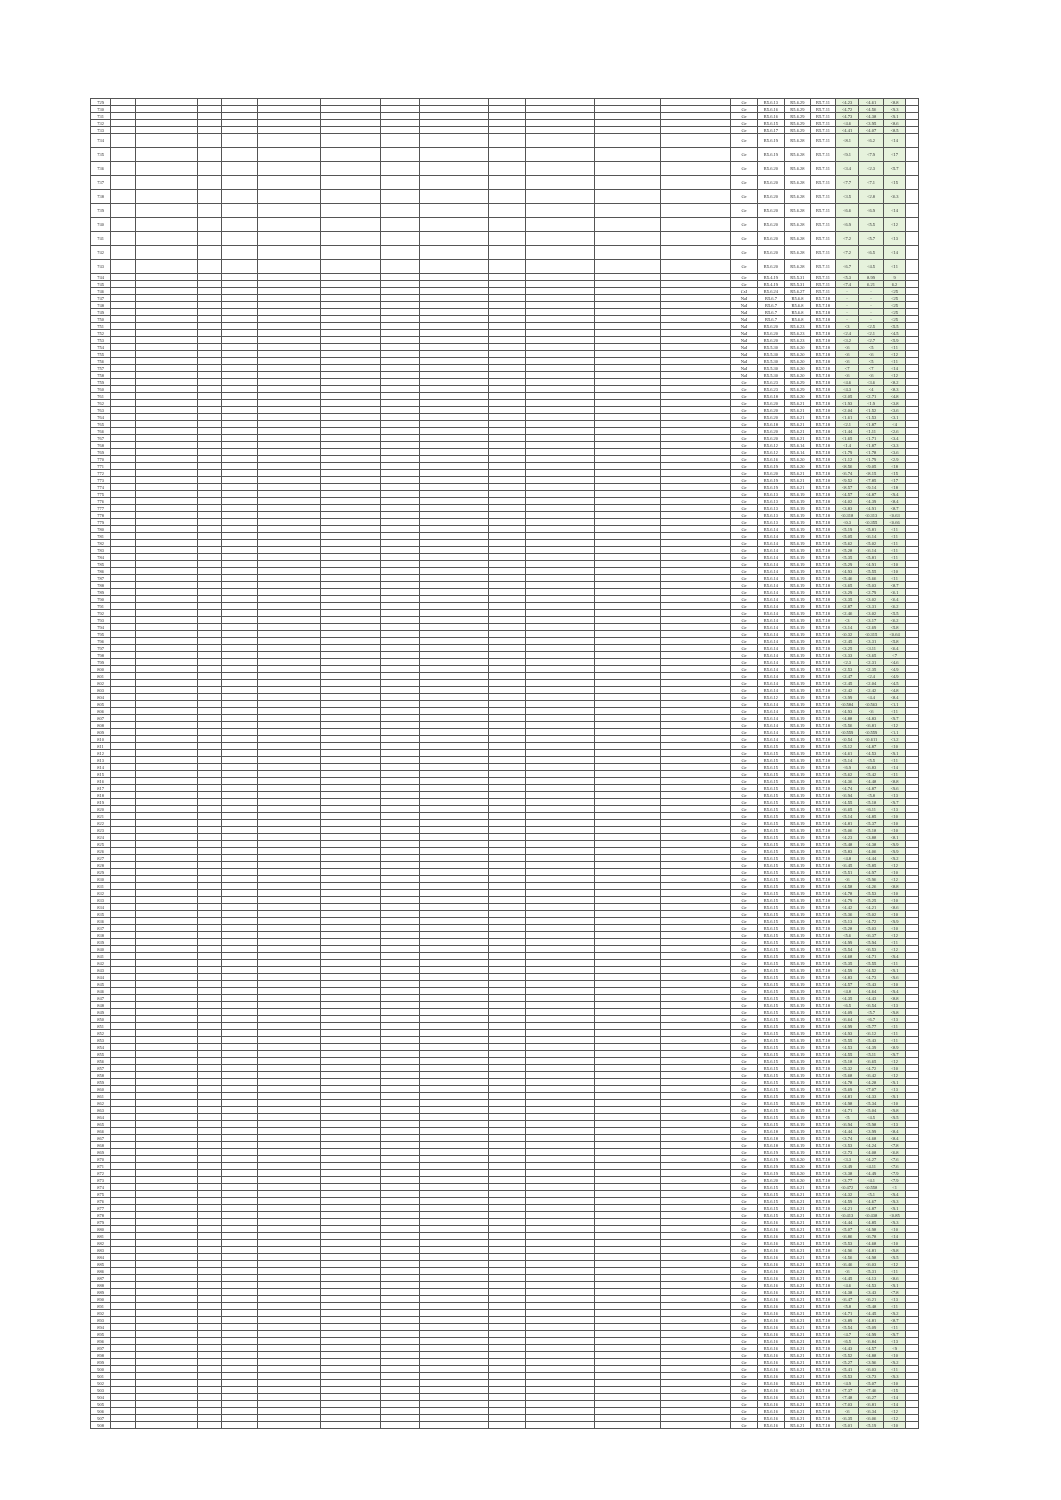| 729 | | | | | | | | | | | | | Ge | R5.6.13 | R5.6.29 | R5.7.11 | <4.23 | <4.61 | <8.8 | |
| 730 | | | | | | | | | | | | | Ge | R5.6.16 | R5.6.29 | R5.7.11 | <4.72 | <4.56 | <9.3 | |
| 731 | | | | | | | | | | | | | Ge | R5.6.16 | R5.6.29 | R5.7.11 | <4.73 | <4.38 | <9.1 | |
| 732 | | | | | | | | | | | | | Ge | R5.6.15 | R5.6.29 | R5.7.11 | <4.6 | <3.95 | <8.6 | |
| 733 | | | | | | | | | | | | | Ge | R5.6.17 | R5.6.29 | R5.7.11 | <4.41 | <4.07 | <8.5 | |
| 734 | | | | | | | | | | | | | Ge | R5.6.19 | R5.6.28 | R5.7.11 | <8.1 | <6.2 | <14 | |
| 735 | | | | | | | | | | | | | Ge | R5.6.19 | R5.6.28 | R5.7.11 | <9.1 | <7.9 | <17 | |
| 736 | | | | | | | | | | | | | Ge | R5.6.20 | R5.6.28 | R5.7.11 | <3.4 | <2.3 | <5.7 | |
| 737 | | | | | | | | | | | | | Ge | R5.6.20 | R5.6.28 | R5.7.11 | <7.7 | <7.1 | <15 | |
| 738 | | | | | | | | | | | | | Ge | R5.6.20 | R5.6.28 | R5.7.11 | <3.5 | <2.8 | <6.3 | |
| 739 | | | | | | | | | | | | | Ge | R5.6.20 | R5.6.28 | R5.7.11 | <6.6 | <6.9 | <14 | |
| 740 | | | | | | | | | | | | | Ge | R5.6.20 | R5.6.28 | R5.7.11 | <6.9 | <5.5 | <12 | |
| 741 | | | | | | | | | | | | | Ge | R5.6.20 | R5.6.28 | R5.7.11 | <7.2 | <5.7 | <13 | |
| 742 | | | | | | | | | | | | | Ge | R5.6.20 | R5.6.28 | R5.7.11 | <7.2 | <6.5 | <14 | |
| 743 | | | | | | | | | | | | | Ge | R5.6.20 | R5.6.28 | R5.7.11 | <6.7 | <4.5 | <11 | |
| 744 | | | | | | | | | | | | | Ge | R5.4.19 | R5.5.31 | R5.7.11 | <5.3 | 8.99 | 9 | |
| 745 | | | | | | | | | | | | | Ge | R5.4.19 | R5.5.31 | R5.7.11 | <7.4 | 6.21 | 6.2 | |
| 746 | | | | | | | | | | | | | CsI | R5.6.24 | R5.6.27 | R5.7.11 | - | - | <25 | |
| 747 | | | | | | | | | | | | | NaI | R5.6.7 | R5.6.8 | R5.7.18 | - | - | <25 | |
| 748 | | | | | | | | | | | | | NaI | R5.6.7 | R5.6.8 | R5.7.18 | - | - | <25 | |
| 749 | | | | | | | | | | | | | NaI | R5.6.7 | R5.6.8 | R5.7.18 | - | - | <25 | |
| 750 | | | | | | | | | | | | | NaI | R5.6.7 | R5.6.8 | R5.7.18 | - | - | <25 | |
| 751 | | | | | | | | | | | | | NaI | R5.6.20 | R5.6.23 | R5.7.18 | <3 | <2.5 | <5.5 | |
| 752 | | | | | | | | | | | | | NaI | R5.6.20 | R5.6.23 | R5.7.18 | <2.4 | <2.1 | <4.5 | |
| 753 | | | | | | | | | | | | | NaI | R5.6.20 | R5.6.23 | R5.7.18 | <3.2 | <2.7 | <5.9 | |
| 754 | | | | | | | | | | | | | NaI | R5.5.30 | R5.6.20 | R5.7.18 | <6 | <5 | <11 | |
| 755 | | | | | | | | | | | | | NaI | R5.5.30 | R5.6.20 | R5.7.18 | <6 | <6 | <12 | |
| 756 | | | | | | | | | | | | | NaI | R5.5.30 | R5.6.20 | R5.7.18 | <6 | <5 | <11 | |
| 757 | | | | | | | | | | | | | NaI | R5.5.30 | R5.6.20 | R5.7.18 | <7 | <7 | <14 | |
| 758 | | | | | | | | | | | | | NaI | R5.5.30 | R5.6.20 | R5.7.18 | <6 | <6 | <12 | |
| 759 | | | | | | | | | | | | | Ge | R5.6.23 | R5.6.29 | R5.7.18 | <4.6 | <3.6 | <8.2 | |
| 760 | | | | | | | | | | | | | Ge | R5.6.23 | R5.6.29 | R5.7.18 | <4.3 | <4 | <8.3 | |
| 761 | | | | | | | | | | | | | Ge | R5.6.18 | R5.6.20 | R5.7.18 | <2.05 | <2.71 | <4.8 | |
| 762 | | | | | | | | | | | | | Ge | R5.6.20 | R5.6.21 | R5.7.18 | <1.93 | <1.9 | <3.8 | |
| 763 | | | | | | | | | | | | | Ge | R5.6.20 | R5.6.21 | R5.7.18 | <2.04 | <1.52 | <3.6 | |
| 764 | | | | | | | | | | | | | Ge | R5.6.20 | R5.6.21 | R5.7.18 | <1.61 | <1.53 | <3.1 | |
| 765 | | | | | | | | | | | | | Ge | R5.6.18 | R5.6.21 | R5.7.18 | <2.1 | <1.87 | <4 | |
| 766 | | | | | | | | | | | | | Ge | R5.6.20 | R5.6.21 | R5.7.18 | <1.44 | <1.11 | <2.6 | |
| 767 | | | | | | | | | | | | | Ge | R5.6.20 | R5.6.21 | R5.7.18 | <1.65 | <1.71 | <3.4 | |
| 768 | | | | | | | | | | | | | Ge | R5.6.12 | R5.6.14 | R5.7.18 | <1.4 | <1.87 | <3.3 | |
| 769 | | | | | | | | | | | | | Ge | R5.6.12 | R5.6.14 | R5.7.18 | <1.79 | <1.78 | <3.6 | |
| 770 | | | | | | | | | | | | | Ge | R5.6.16 | R5.6.20 | R5.7.18 | <1.12 | <1.79 | <2.9 | |
| 771 | | | | | | | | | | | | | Ge | R5.6.19 | R5.6.20 | R5.7.18 | <8.56 | <9.05 | <18 | |
| 772 | | | | | | | | | | | | | Ge | R5.6.20 | R5.6.21 | R5.7.18 | <6.74 | <8.15 | <15 | |
| 773 | | | | | | | | | | | | | Ge | R5.6.19 | R5.6.21 | R5.7.18 | <9.52 | <7.85 | <17 | |
| 774 | | | | | | | | | | | | | Ge | R5.6.19 | R5.6.21 | R5.7.18 | <8.57 | <9.14 | <18 | |
| 775 | | | | | | | | | | | | | Ge | R5.6.13 | R5.6.19 | R5.7.18 | <4.57 | <4.87 | <9.4 | |
| 776 | | | | | | | | | | | | | Ge | R5.6.13 | R5.6.19 | R5.7.18 | <4.02 | <4.39 | <8.4 | |
| 777 | | | | | | | | | | | | | Ge | R5.6.13 | R5.6.19 | R5.7.18 | <3.83 | <4.91 | <8.7 | |
| 778 | | | | | | | | | | | | | Ge | R5.6.13 | R5.6.19 | R5.7.18 | <0.318 | <0.313 | <0.63 | |
| 779 | | | | | | | | | | | | | Ge | R5.6.13 | R5.6.19 | R5.7.18 | <0.3 | <0.355 | <0.66 | |
| 780 | | | | | | | | | | | | | Ge | R5.6.14 | R5.6.19 | R5.7.18 | <5.19 | <5.81 | <11 | |
| 781 | | | | | | | | | | | | | Ge | R5.6.14 | R5.6.19 | R5.7.18 | <5.05 | <6.14 | <11 | |
| 782 | | | | | | | | | | | | | Ge | R5.6.14 | R5.6.19 | R5.7.18 | <5.62 | <5.02 | <11 | |
| 783 | | | | | | | | | | | | | Ge | R5.6.14 | R5.6.19 | R5.7.18 | <5.28 | <6.14 | <11 | |
| 784 | | | | | | | | | | | | | Ge | R5.6.14 | R5.6.19 | R5.7.18 | <5.35 | <5.81 | <11 | |
| 785 | | | | | | | | | | | | | Ge | R5.6.14 | R5.6.19 | R5.7.18 | <5.29 | <4.91 | <10 | |
| 786 | | | | | | | | | | | | | Ge | R5.6.14 | R5.6.19 | R5.7.18 | <4.93 | <5.55 | <10 | |
| 787 | | | | | | | | | | | | | Ge | R5.6.14 | R5.6.19 | R5.7.18 | <5.46 | <5.66 | <11 | |
| 788 | | | | | | | | | | | | | Ge | R5.6.14 | R5.6.19 | R5.7.18 | <3.65 | <5.03 | <8.7 | |
| 789 | | | | | | | | | | | | | Ge | R5.6.14 | R5.6.19 | R5.7.18 | <3.29 | <2.79 | <6.1 | |
| 790 | | | | | | | | | | | | | Ge | R5.6.14 | R5.6.19 | R5.7.18 | <3.35 | <3.02 | <6.4 | |
| 791 | | | | | | | | | | | | | Ge | R5.6.14 | R5.6.19 | R5.7.18 | <2.87 | <3.31 | <6.2 | |
| 792 | | | | | | | | | | | | | Ge | R5.6.14 | R5.6.19 | R5.7.18 | <2.46 | <3.02 | <5.5 | |
| 793 | | | | | | | | | | | | | Ge | R5.6.14 | R5.6.19 | R5.7.18 | <3 | <3.17 | <6.2 | |
| 794 | | | | | | | | | | | | | Ge | R5.6.14 | R5.6.19 | R5.7.18 | <3.14 | <2.69 | <5.8 | |
| 795 | | | | | | | | | | | | | Ge | R5.6.14 | R5.6.19 | R5.7.18 | <0.32 | <0.315 | <0.64 | |
| 796 | | | | | | | | | | | | | Ge | R5.6.14 | R5.6.19 | R5.7.18 | <2.45 | <3.31 | <5.8 | |
| 797 | | | | | | | | | | | | | Ge | R5.6.14 | R5.6.19 | R5.7.18 | <3.25 | <3.11 | <6.4 | |
| 798 | | | | | | | | | | | | | Ge | R5.6.14 | R5.6.19 | R5.7.18 | <3.33 | <3.65 | <7 | |
| 799 | | | | | | | | | | | | | Ge | R5.6.14 | R5.6.19 | R5.7.18 | <2.3 | <2.31 | <4.6 | |
| 800 | | | | | | | | | | | | | Ge | R5.6.14 | R5.6.19 | R5.7.18 | <2.53 | <2.35 | <4.9 | |
| 801 | | | | | | | | | | | | | Ge | R5.6.14 | R5.6.19 | R5.7.18 | <2.47 | <2.4 | <4.9 | |
| 802 | | | | | | | | | | | | | Ge | R5.6.14 | R5.6.19 | R5.7.18 | <2.45 | <2.04 | <4.5 | |
| 803 | | | | | | | | | | | | | Ge | R5.6.14 | R5.6.19 | R5.7.18 | <2.42 | <2.42 | <4.8 | |
| 804 | | | | | | | | | | | | | Ge | R5.6.12 | R5.6.19 | R5.7.18 | <3.99 | <4.4 | <8.4 | |
| 805 | | | | | | | | | | | | | Ge | R5.6.14 | R5.6.19 | R5.7.18 | <0.584 | <0.563 | <1.1 | |
| 806 | | | | | | | | | | | | | Ge | R5.6.14 | R5.6.19 | R5.7.18 | <4.93 | <6 | <11 | |
| 807 | | | | | | | | | | | | | Ge | R5.6.14 | R5.6.19 | R5.7.18 | <4.88 | <4.83 | <9.7 | |
| 808 | | | | | | | | | | | | | Ge | R5.6.14 | R5.6.19 | R5.7.18 | <5.56 | <6.81 | <12 | |
| 809 | | | | | | | | | | | | | Ge | R5.6.14 | R5.6.19 | R5.7.18 | <0.559 | <0.559 | <1.1 | |
| 810 | | | | | | | | | | | | | Ge | R5.6.14 | R5.6.19 | R5.7.18 | <0.54 | <0.611 | <1.2 | |
| 811 | | | | | | | | | | | | | Ge | R5.6.15 | R5.6.19 | R5.7.18 | <5.12 | <4.87 | <10 | |
| 812 | | | | | | | | | | | | | Ge | R5.6.15 | R5.6.19 | R5.7.18 | <4.61 | <4.53 | <9.1 | |
| 813 | | | | | | | | | | | | | Ge | R5.6.15 | R5.6.19 | R5.7.18 | <5.14 | <5.5 | <11 | |
| 814 | | | | | | | | | | | | | Ge | R5.6.15 | R5.6.19 | R5.7.18 | <6.9 | <6.83 | <14 | |
| 815 | | | | | | | | | | | | | Ge | R5.6.15 | R5.6.19 | R5.7.18 | <5.62 | <5.42 | <11 | |
| 816 | | | | | | | | | | | | | Ge | R5.6.15 | R5.6.19 | R5.7.18 | <4.36 | <4.48 | <8.8 | |
| 817 | | | | | | | | | | | | | Ge | R5.6.15 | R5.6.19 | R5.7.18 | <4.74 | <4.87 | <9.6 | |
| 818 | | | | | | | | | | | | | Ge | R5.6.15 | R5.6.19 | R5.7.18 | <6.94 | <5.8 | <13 | |
| 819 | | | | | | | | | | | | | Ge | R5.6.15 | R5.6.19 | R5.7.18 | <4.55 | <5.18 | <9.7 | |
| 820 | | | | | | | | | | | | | Ge | R5.6.15 | R5.6.19 | R5.7.18 | <6.65 | <6.11 | <13 | |
| 821 | | | | | | | | | | | | | Ge | R5.6.15 | R5.6.19 | R5.7.18 | <5.14 | <4.85 | <10 | |
| 822 | | | | | | | | | | | | | Ge | R5.6.15 | R5.6.19 | R5.7.18 | <4.81 | <5.37 | <10 | |
| 823 | | | | | | | | | | | | | Ge | R5.6.15 | R5.6.19 | R5.7.18 | <5.06 | <5.18 | <10 | |
| 824 | | | | | | | | | | | | | Ge | R5.6.15 | R5.6.19 | R5.7.18 | <4.23 | <3.88 | <8.1 | |
| 825 | | | | | | | | | | | | | Ge | R5.6.15 | R5.6.19 | R5.7.18 | <5.48 | <4.38 | <9.9 | |
| 826 | | | | | | | | | | | | | Ge | R5.6.15 | R5.6.19 | R5.7.18 | <5.83 | <4.06 | <9.9 | |
| 827 | | | | | | | | | | | | | Ge | R5.6.15 | R5.6.19 | R5.7.18 | <4.8 | <4.44 | <9.2 | |
| 828 | | | | | | | | | | | | | Ge | R5.6.15 | R5.6.19 | R5.7.18 | <6.45 | <5.85 | <12 | |
| 829 | | | | | | | | | | | | | Ge | R5.6.15 | R5.6.19 | R5.7.18 | <5.51 | <4.97 | <10 | |
| 830 | | | | | | | | | | | | | Ge | R5.6.15 | R5.6.19 | R5.7.18 | <6 | <5.96 | <12 | |
| 831 | | | | | | | | | | | | | Ge | R5.6.15 | R5.6.19 | R5.7.18 | <4.58 | <4.26 | <8.8 | |
| 832 | | | | | | | | | | | | | Ge | R5.6.15 | R5.6.19 | R5.7.18 | <4.78 | <5.53 | <10 | |
| 833 | | | | | | | | | | | | | Ge | R5.6.15 | R5.6.19 | R5.7.18 | <4.79 | <5.25 | <10 | |
| 834 | | | | | | | | | | | | | Ge | R5.6.15 | R5.6.19 | R5.7.18 | <4.42 | <4.21 | <8.6 | |
| 835 | | | | | | | | | | | | | Ge | R5.6.15 | R5.6.19 | R5.7.18 | <5.36 | <5.02 | <10 | |
| 836 | | | | | | | | | | | | | Ge | R5.6.15 | R5.6.19 | R5.7.18 | <5.13 | <4.72 | <9.9 | |
| 837 | | | | | | | | | | | | | Ge | R5.6.15 | R5.6.19 | R5.7.18 | <5.28 | <5.03 | <10 | |
| 838 | | | | | | | | | | | | | Ge | R5.6.15 | R5.6.19 | R5.7.18 | <5.6 | <6.37 | <12 | |
| 839 | | | | | | | | | | | | | Ge | R5.6.15 | R5.6.19 | R5.7.18 | <4.99 | <5.94 | <11 | |
| 840 | | | | | | | | | | | | | Ge | R5.6.15 | R5.6.19 | R5.7.18 | <5.54 | <6.53 | <12 | |
| 841 | | | | | | | | | | | | | Ge | R5.6.15 | R5.6.19 | R5.7.18 | <4.68 | <4.71 | <9.4 | |
| 842 | | | | | | | | | | | | | Ge | R5.6.15 | R5.6.19 | R5.7.18 | <5.35 | <5.55 | <11 | |
| 843 | | | | | | | | | | | | | Ge | R5.6.15 | R5.6.19 | R5.7.18 | <4.59 | <4.52 | <9.1 | |
| 844 | | | | | | | | | | | | | Ge | R5.6.15 | R5.6.19 | R5.7.18 | <4.83 | <4.73 | <9.6 | |
| 845 | | | | | | | | | | | | | Ge | R5.6.15 | R5.6.19 | R5.7.18 | <4.57 | <5.43 | <10 | |
| 846 | | | | | | | | | | | | | Ge | R5.6.15 | R5.6.19 | R5.7.18 | <4.8 | <4.64 | <9.4 | |
| 847 | | | | | | | | | | | | | Ge | R5.6.15 | R5.6.19 | R5.7.18 | <4.35 | <4.43 | <8.8 | |
| 848 | | | | | | | | | | | | | Ge | R5.6.15 | R5.6.19 | R5.7.18 | <6.5 | <6.54 | <13 | |
| 849 | | | | | | | | | | | | | Ge | R5.6.15 | R5.6.19 | R5.7.18 | <4.09 | <5.7 | <9.8 | |
| 850 | | | | | | | | | | | | | Ge | R5.6.15 | R5.6.19 | R5.7.18 | <6.64 | <6.7 | <13 | |
| 851 | | | | | | | | | | | | | Ge | R5.6.15 | R5.6.19 | R5.7.18 | <4.99 | <5.77 | <11 | |
| 852 | | | | | | | | | | | | | Ge | R5.6.15 | R5.6.19 | R5.7.18 | <4.93 | <6.12 | <11 | |
| 853 | | | | | | | | | | | | | Ge | R5.6.15 | R5.6.19 | R5.7.18 | <5.55 | <5.43 | <11 | |
| 854 | | | | | | | | | | | | | Ge | R5.6.15 | R5.6.19 | R5.7.18 | <4.53 | <4.39 | <8.9 | |
| 855 | | | | | | | | | | | | | Ge | R5.6.15 | R5.6.19 | R5.7.18 | <4.55 | <5.11 | <9.7 | |
| 856 | | | | | | | | | | | | | Ge | R5.6.15 | R5.6.19 | R5.7.18 | <5.18 | <6.65 | <12 | |
| 857 | | | | | | | | | | | | | Ge | R5.6.15 | R5.6.19 | R5.7.18 | <5.32 | <4.72 | <10 | |
| 858 | | | | | | | | | | | | | Ge | R5.6.15 | R5.6.19 | R5.7.18 | <5.68 | <6.42 | <12 | |
| 859 | | | | | | | | | | | | | Ge | R5.6.15 | R5.6.19 | R5.7.18 | <4.78 | <4.28 | <9.1 | |
| 860 | | | | | | | | | | | | | Ge | R5.6.15 | R5.6.19 | R5.7.18 | <5.69 | <7.07 | <13 | |
| 861 | | | | | | | | | | | | | Ge | R5.6.15 | R5.6.19 | R5.7.18 | <4.81 | <4.33 | <9.1 | |
| 862 | | | | | | | | | | | | | Ge | R5.6.15 | R5.6.19 | R5.7.18 | <4.98 | <5.34 | <10 | |
| 863 | | | | | | | | | | | | | Ge | R5.6.15 | R5.6.19 | R5.7.18 | <4.71 | <5.04 | <9.8 | |
| 864 | | | | | | | | | | | | | Ge | R5.6.15 | R5.6.19 | R5.7.18 | <5 | <4.5 | <9.5 | |
| 865 | | | | | | | | | | | | | Ge | R5.6.15 | R5.6.19 | R5.7.18 | <6.94 | <5.98 | <13 | |
| 866 | | | | | | | | | | | | | Ge | R5.6.18 | R5.6.19 | R5.7.18 | <4.44 | <3.99 | <8.4 | |
| 867 | | | | | | | | | | | | | Ge | R5.6.18 | R5.6.19 | R5.7.18 | <3.74 | <4.68 | <8.4 | |
| 868 | | | | | | | | | | | | | Ge | R5.6.18 | R5.6.19 | R5.7.18 | <3.53 | <4.24 | <7.8 | |
| 869 | | | | | | | | | | | | | Ge | R5.6.19 | R5.6.19 | R5.7.18 | <2.73 | <4.08 | <6.8 | |
| 870 | | | | | | | | | | | | | Ge | R5.6.19 | R5.6.20 | R5.7.18 | <3.3 | <4.27 | <7.6 | |
| 871 | | | | | | | | | | | | | Ge | R5.6.19 | R5.6.20 | R5.7.18 | <3.49 | <4.11 | <7.6 | |
| 872 | | | | | | | | | | | | | Ge | R5.6.19 | R5.6.20 | R5.7.18 | <3.38 | <4.49 | <7.9 | |
| 873 | | | | | | | | | | | | | Ge | R5.6.20 | R5.6.20 | R5.7.18 | <3.77 | <4.1 | <7.9 | |
| 874 | | | | | | | | | | | | | Ge | R5.6.15 | R5.6.21 | R5.7.18 | <0.472 | <0.558 | <1 | |
| 875 | | | | | | | | | | | | | Ge | R5.6.15 | R5.6.21 | R5.7.18 | <4.32 | <5.1 | <9.4 | |
| 876 | | | | | | | | | | | | | Ge | R5.6.15 | R5.6.21 | R5.7.18 | <4.59 | <4.67 | <9.3 | |
| 877 | | | | | | | | | | | | | Ge | R5.6.15 | R5.6.21 | R5.7.18 | <4.21 | <4.87 | <9.1 | |
| 878 | | | | | | | | | | | | | Ge | R5.6.15 | R5.6.21 | R5.7.18 | <0.413 | <0.438 | <0.85 | |
| 879 | | | | | | | | | | | | | Ge | R5.6.16 | R5.6.21 | R5.7.18 | <4.44 | <4.85 | <9.3 | |
| 880 | | | | | | | | | | | | | Ge | R5.6.16 | R5.6.21 | R5.7.18 | <5.07 | <4.98 | <10 | |
| 881 | | | | | | | | | | | | | Ge | R5.6.16 | R5.6.21 | R5.7.18 | <6.86 | <6.78 | <14 | |
| 882 | | | | | | | | | | | | | Ge | R5.6.16 | R5.6.21 | R5.7.18 | <5.53 | <4.68 | <10 | |
| 883 | | | | | | | | | | | | | Ge | R5.6.16 | R5.6.21 | R5.7.18 | <4.96 | <4.81 | <9.8 | |
| 884 | | | | | | | | | | | | | Ge | R5.6.16 | R5.6.21 | R5.7.18 | <4.56 | <4.98 | <9.5 | |
| 885 | | | | | | | | | | | | | Ge | R5.6.16 | R5.6.21 | R5.7.18 | <6.46 | <6.03 | <12 | |
| 886 | | | | | | | | | | | | | Ge | R5.6.16 | R5.6.21 | R5.7.18 | <6 | <5.31 | <11 | |
| 887 | | | | | | | | | | | | | Ge | R5.6.16 | R5.6.21 | R5.7.18 | <4.45 | <4.13 | <8.6 | |
| 888 | | | | | | | | | | | | | Ge | R5.6.16 | R5.6.21 | R5.7.18 | <4.6 | <4.53 | <9.1 | |
| 889 | | | | | | | | | | | | | Ge | R5.6.16 | R5.6.21 | R5.7.18 | <4.38 | <3.43 | <7.8 | |
| 890 | | | | | | | | | | | | | Ge | R5.6.16 | R5.6.21 | R5.7.18 | <6.47 | <6.21 | <13 | |
| 891 | | | | | | | | | | | | | Ge | R5.6.16 | R5.6.21 | R5.7.18 | <5.8 | <5.48 | <11 | |
| 892 | | | | | | | | | | | | | Ge | R5.6.16 | R5.6.21 | R5.7.18 | <4.71 | <4.45 | <9.2 | |
| 893 | | | | | | | | | | | | | Ge | R5.6.16 | R5.6.21 | R5.7.18 | <3.89 | <4.81 | <8.7 | |
| 894 | | | | | | | | | | | | | Ge | R5.6.16 | R5.6.21 | R5.7.18 | <5.54 | <5.09 | <11 | |
| 895 | | | | | | | | | | | | | Ge | R5.6.16 | R5.6.21 | R5.7.18 | <4.7 | <4.99 | <9.7 | |
| 896 | | | | | | | | | | | | | Ge | R5.6.16 | R5.6.21 | R5.7.18 | <6.5 | <6.84 | <13 | |
| 897 | | | | | | | | | | | | | Ge | R5.6.16 | R5.6.21 | R5.7.18 | <4.43 | <4.57 | <9 | |
| 898 | | | | | | | | | | | | | Ge | R5.6.16 | R5.6.21 | R5.7.18 | <5.52 | <4.88 | <10 | |
| 899 | | | | | | | | | | | | | Ge | R5.6.16 | R5.6.21 | R5.7.18 | <5.27 | <3.96 | <9.2 | |
| 900 | | | | | | | | | | | | | Ge | R5.6.16 | R5.6.21 | R5.7.18 | <5.41 | <6.03 | <11 | |
| 901 | | | | | | | | | | | | | Ge | R5.6.16 | R5.6.21 | R5.7.18 | <5.53 | <3.73 | <9.3 | |
| 902 | | | | | | | | | | | | | Ge | R5.6.16 | R5.6.21 | R5.7.18 | <4.9 | <5.07 | <10 | |
| 903 | | | | | | | | | | | | | Ge | R5.6.16 | R5.6.21 | R5.7.18 | <7.37 | <7.46 | <15 | |
| 904 | | | | | | | | | | | | | Ge | R5.6.16 | R5.6.21 | R5.7.18 | <7.48 | <6.27 | <14 | |
| 905 | | | | | | | | | | | | | Ge | R5.6.16 | R5.6.21 | R5.7.18 | <7.03 | <6.81 | <14 | |
| 906 | | | | | | | | | | | | | Ge | R5.6.16 | R5.6.21 | R5.7.18 | <6 | <6.34 | <12 | |
| 907 | | | | | | | | | | | | | Ge | R5.6.16 | R5.6.21 | R5.7.18 | <6.35 | <6.06 | <12 | |
| 908 | | | | | | | | | | | | | Ge | R5.6.16 | R5.6.21 | R5.7.18 | <5.01 | <5.19 | <10 | |